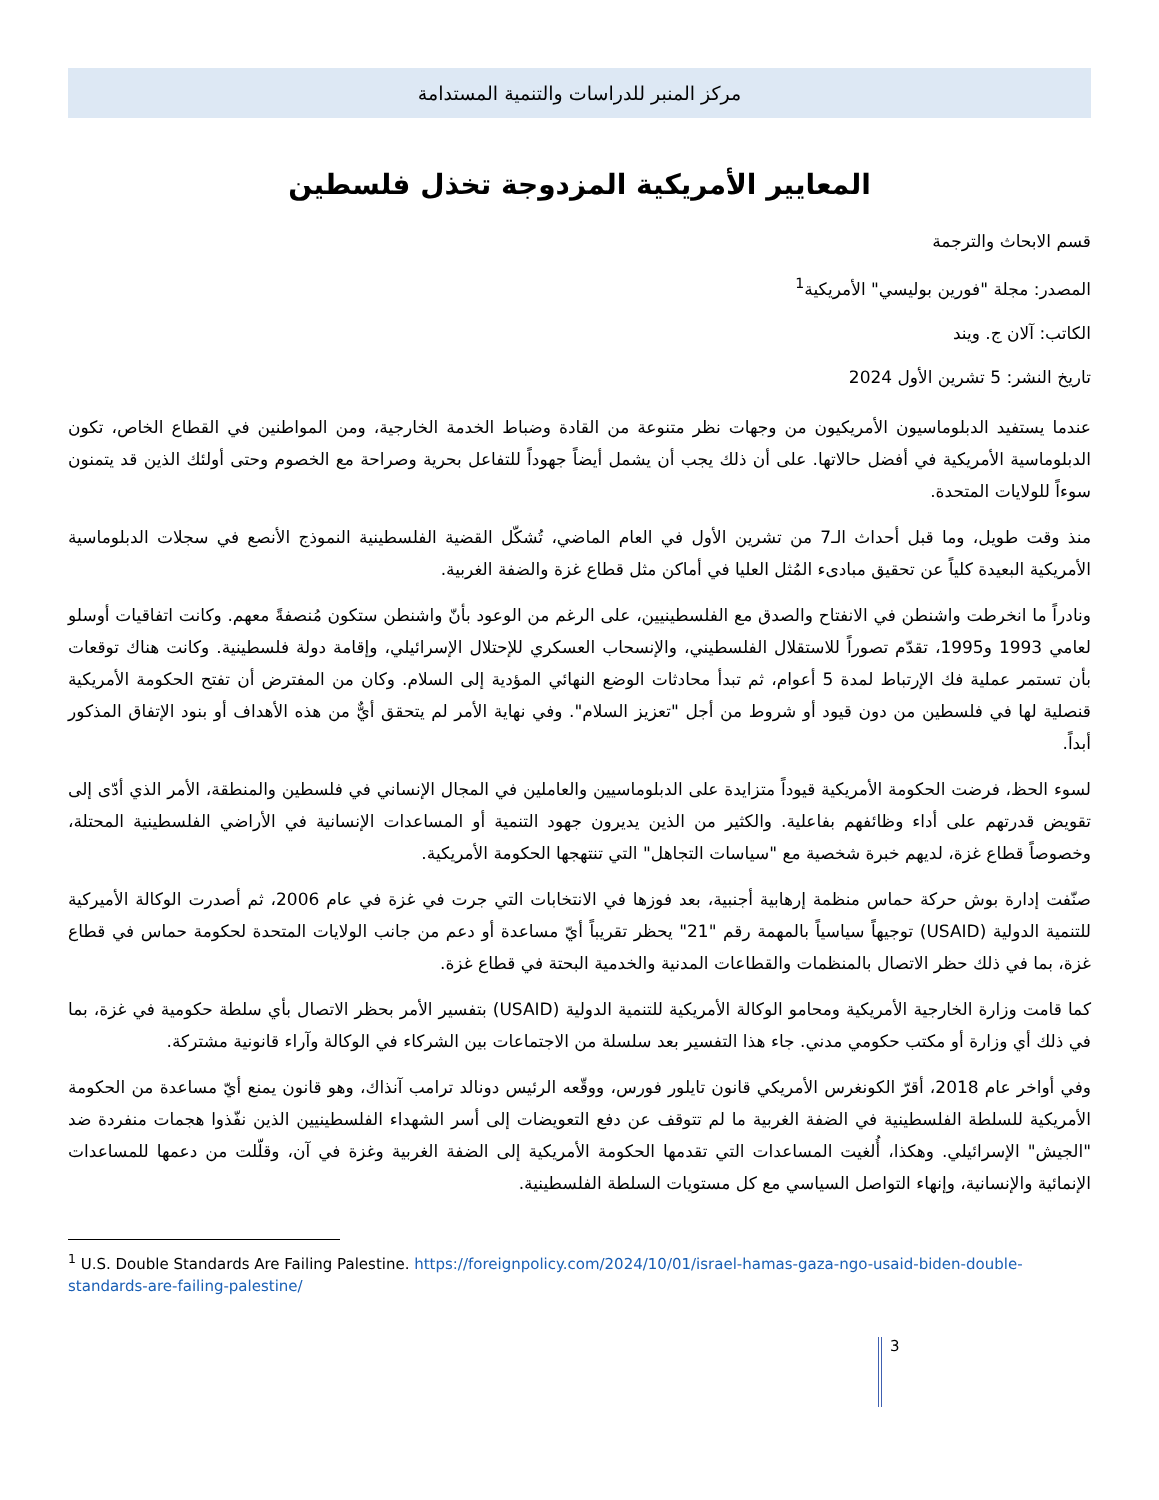مركز المنبر للدراسات والتنمية المستدامة
المعايير الأمريكية المزدوجة تخذل فلسطين
قسم الابحاث والترجمة
المصدر: مجلة "فورين بوليسي" الأمريكية<sup>1</sup>
الكاتب: آلان ج. ويند
تاريخ النشر: 5 تشرين الأول 2024
عندما يستفيد الدبلوماسيون الأمريكيون من وجهات نظر متنوعة من القادة وضباط الخدمة الخارجية، ومن المواطنين في القطاع الخاص، تكون الدبلوماسية الأمريكية في أفضل حالاتها. على أن ذلك يجب أن يشمل أيضاً جهوداً للتفاعل بحرية وصراحة مع الخصوم وحتى أولئك الذين قد يتمنون سوءاً للولايات المتحدة.
منذ وقت طويل، وما قبل أحداث الـ7 من تشرين الأول في العام الماضي، تُشكّل القضية الفلسطينية النموذج الأنصع في سجلات الدبلوماسية الأمريكية البعيدة كلياً عن تحقيق مبادىء المُثل العليا في أماكن مثل قطاع غزة والضفة الغربية.
ونادراً ما انخرطت واشنطن في الانفتاح والصدق مع الفلسطينيين، على الرغم من الوعود بأنّ واشنطن ستكون مُنصفةً معهم. وكانت اتفاقيات أوسلو لعامي 1993 و1995، تقدّم تصوراً للاستقلال الفلسطيني، والإنسحاب العسكري للإحتلال الإسرائيلي، وإقامة دولة فلسطينية. وكانت هناك توقعات بأن تستمر عملية فك الإرتباط لمدة 5 أعوام، ثم تبدأ محادثات الوضع النهائي المؤدية إلى السلام. وكان من المفترض أن تفتح الحكومة الأمريكية قنصلية لها في فلسطين من دون قيود أو شروط من أجل "تعزيز السلام". وفي نهاية الأمر لم يتحقق أيٌّ من هذه الأهداف أو بنود الإتفاق المذكور أبداً.
لسوء الحظ، فرضت الحكومة الأمريكية قيوداً متزايدة على الدبلوماسيين والعاملين في المجال الإنساني في فلسطين والمنطقة، الأمر الذي أدّى إلى تقويض قدرتهم على أداء وظائفهم بفاعلية. والكثير من الذين يديرون جهود التنمية أو المساعدات الإنسانية في الأراضي الفلسطينية المحتلة، وخصوصاً قطاع غزة، لديهم خبرة شخصية مع "سياسات التجاهل" التي تنتهجها الحكومة الأمريكية.
صنّفت إدارة بوش حركة حماس منظمة إرهابية أجنبية، بعد فوزها في الانتخابات التي جرت في غزة في عام 2006، ثم أصدرت الوكالة الأميركية للتنمية الدولية (USAID) توجيهاً سياسياً بالمهمة رقم "21" يحظر تقريباً أيّ مساعدة أو دعم من جانب الولايات المتحدة لحكومة حماس في قطاع غزة، بما في ذلك حظر الاتصال بالمنظمات والقطاعات المدنية والخدمية البحتة في قطاع غزة.
كما قامت وزارة الخارجية الأمريكية ومحامو الوكالة الأمريكية للتنمية الدولية (USAID) بتفسير الأمر بحظر الاتصال بأي سلطة حكومية في غزة، بما في ذلك أي وزارة أو مكتب حكومي مدني. جاء هذا التفسير بعد سلسلة من الاجتماعات بين الشركاء في الوكالة وآراء قانونية مشتركة.
وفي أواخر عام 2018، أقرّ الكونغرس الأمريكي قانون تايلور فورس، ووقّعه الرئيس دونالد ترامب آنذاك، وهو قانون يمنع أيّ مساعدة من الحكومة الأمريكية للسلطة الفلسطينية في الضفة الغربية ما لم تتوقف عن دفع التعويضات إلى أسر الشهداء الفلسطينيين الذين نفّذوا هجمات منفردة ضد "الجيش" الإسرائيلي. وهكذا، أُلغيت المساعدات التي تقدمها الحكومة الأمريكية إلى الضفة الغربية وغزة في آن، وقلّلت من دعمها للمساعدات الإنمائية والإنسانية، وإنهاء التواصل السياسي مع كل مستويات السلطة الفلسطينية.
<sup>1</sup> U.S. Double Standards Are Failing Palestine. https://foreignpolicy.com/2024/10/01/israel-hamas-gaza-ngo-usaid-biden-double-standards-are-failing-palestine/
3